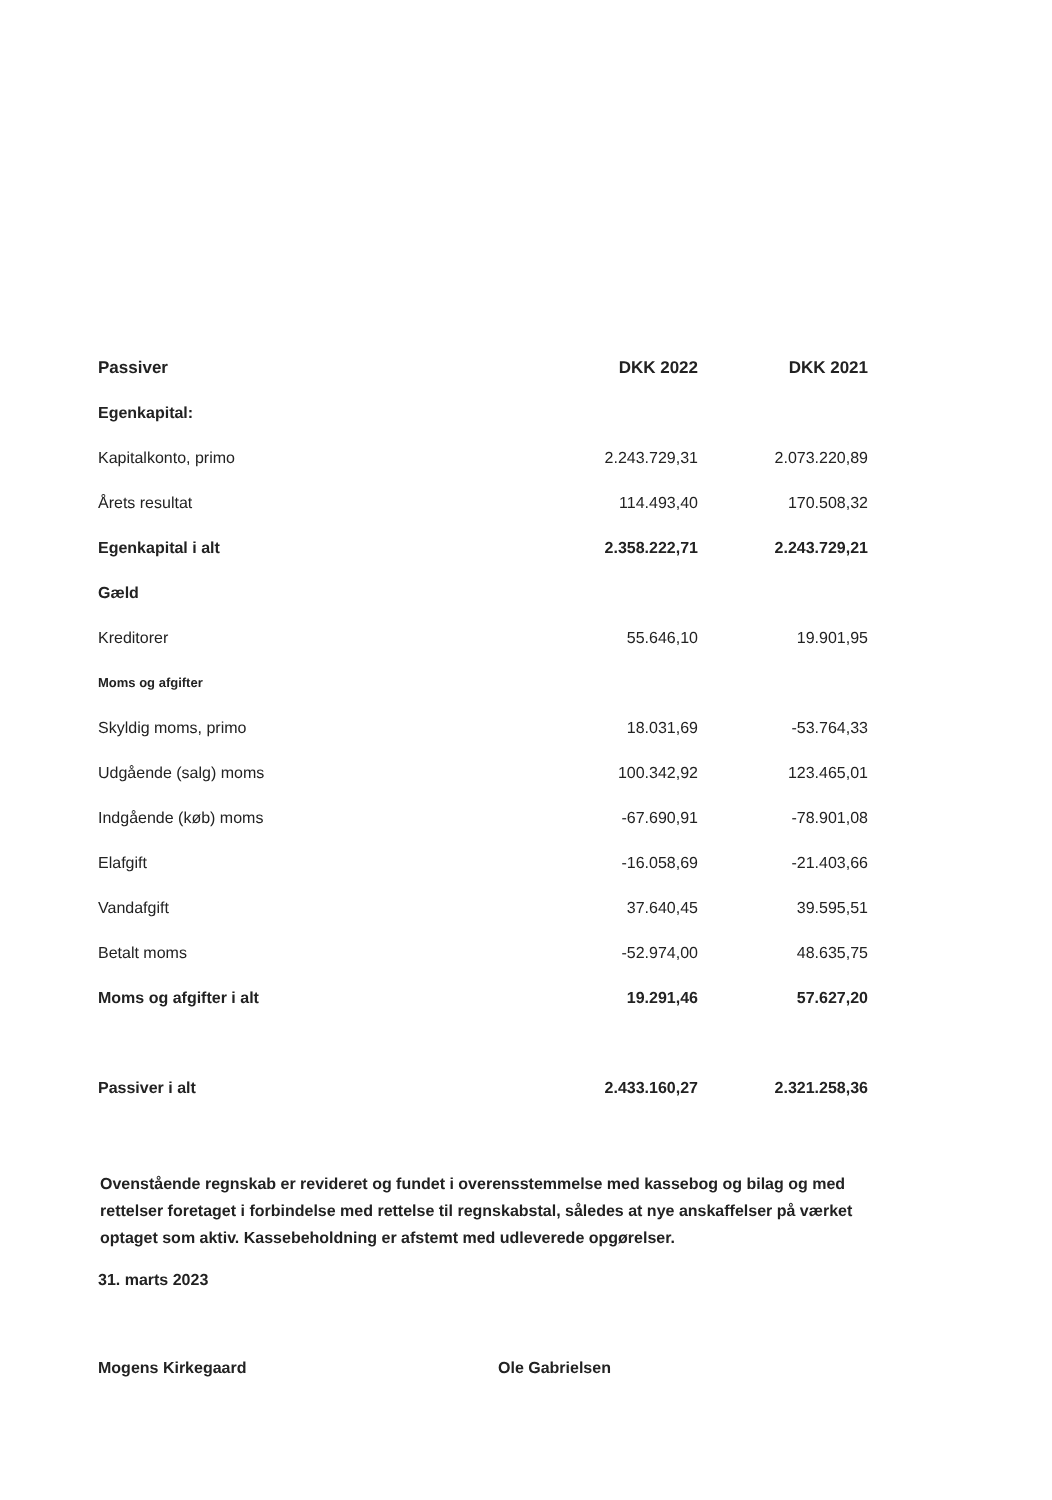| Passiver | DKK 2022 | DKK 2021 |
| --- | --- | --- |
| Egenkapital: | | |
| Kapitalkonto, primo | 2.243.729,31 | 2.073.220,89 |
| Årets resultat | 114.493,40 | 170.508,32 |
| Egenkapital i alt | 2.358.222,71 | 2.243.729,21 |
| Gæld | | |
| Kreditorer | 55.646,10 | 19.901,95 |
| Moms og afgifter | | |
| Skyldig moms, primo | 18.031,69 | -53.764,33 |
| Udgående (salg) moms | 100.342,92 | 123.465,01 |
| Indgående (køb) moms | -67.690,91 | -78.901,08 |
| Elafgift | -16.058,69 | -21.403,66 |
| Vandafgift | 37.640,45 | 39.595,51 |
| Betalt moms | -52.974,00 | 48.635,75 |
| Moms og afgifter i alt | 19.291,46 | 57.627,20 |
| Passiver i alt | 2.433.160,27 | 2.321.258,36 |
Ovenstående regnskab er revideret og fundet i overensstemmelse med kassebog og bilag og med rettelser foretaget i forbindelse med rettelse til regnskabstal, således at nye anskaffelser på værket optaget som aktiv. Kassebeholdning er afstemt med udleverede opgørelser.
31. marts 2023
Mogens Kirkegaard Ole Gabrielsen